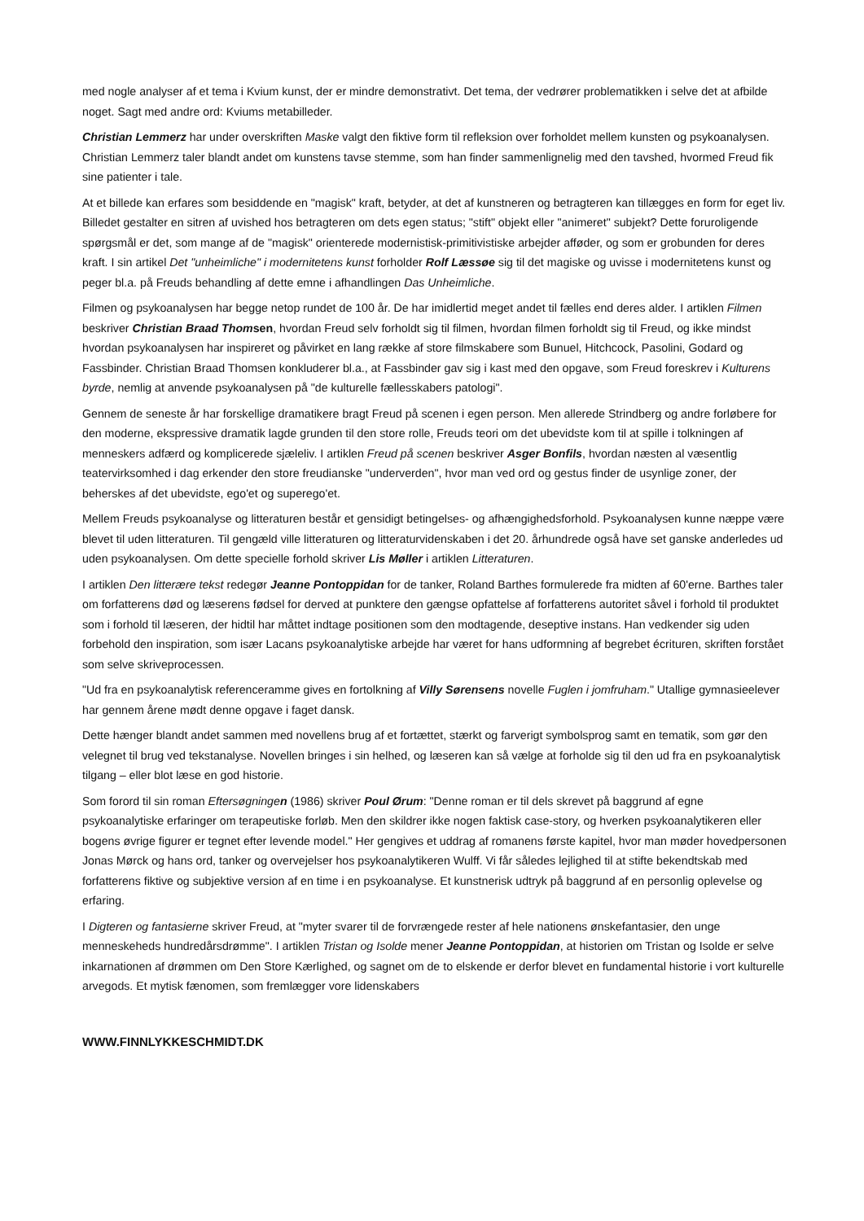med nogle analyser af et tema i Kvium kunst, der er mindre demonstrativt. Det tema, der vedrører problematikken i selve det at afbilde noget. Sagt med andre ord: Kviums metabilleder.
Christian Lemmerz har under overskriften Maske valgt den fiktive form til refleksion over forholdet mellem kunsten og psykoanalysen. Christian Lemmerz taler blandt andet om kunstens tavse stemme, som han finder sammenlignelig med den tavshed, hvormed Freud fik sine patienter i tale.
At et billede kan erfares som besiddende en "magisk" kraft, betyder, at det af kunstneren og betragteren kan tillægges en form for eget liv. Billedet gestalter en sitren af uvished hos betragteren om dets egen status; "stift" objekt eller "animeret" subjekt? Dette foruroligende spørgsmål er det, som mange af de "magisk" orienterede modernistisk-primitivistiske arbejder afføder, og som er grobunden for deres kraft. I sin artikel Det "unheimliche" i modernitetens kunst forholder Rolf Læssøe sig til det magiske og uvisse i modernitetens kunst og peger bl.a. på Freuds behandling af dette emne i afhandlingen Das Unheimliche.
Filmen og psykoanalysen har begge netop rundet de 100 år. De har imidlertid meget andet til fælles end deres alder. I artiklen Filmen beskriver Christian Braad Thomsen, hvordan Freud selv forholdt sig til filmen, hvordan filmen forholdt sig til Freud, og ikke mindst hvordan psykoanalysen har inspireret og påvirket en lang række af store filmskabere som Bunuel, Hitchcock, Pasolini, Godard og Fassbinder. Christian Braad Thomsen konkluderer bl.a., at Fassbinder gav sig i kast med den opgave, som Freud foreskrev i Kulturens byrde, nemlig at anvende psykoanalysen på "de kulturelle fællesskabers patologi".
Gennem de seneste år har forskellige dramatikere bragt Freud på scenen i egen person. Men allerede Strindberg og andre forløbere for den moderne, ekspressive dramatik lagde grunden til den store rolle, Freuds teori om det ubevidste kom til at spille i tolkningen af menneskers adfærd og komplicerede sjæleliv. I artiklen Freud på scenen beskriver Asger Bonfils, hvordan næsten al væsentlig teatervirksomhed i dag erkender den store freudianske "underverden", hvor man ved ord og gestus finder de usynlige zoner, der beherskes af det ubevidste, ego'et og superego'et.
Mellem Freuds psykoanalyse og litteraturen består et gensidigt betingelses- og afhængighedsforhold. Psykoanalysen kunne næppe være blevet til uden litteraturen. Til gengæld ville litteraturen og litteraturvidenskaben i det 20. århundrede også have set ganske anderledes ud uden psykoanalysen. Om dette specielle forhold skriver Lis Møller i artiklen Litteraturen.
I artiklen Den litterære tekst redegør Jeanne Pontoppidan for de tanker, Roland Barthes formulerede fra midten af 60'erne. Barthes taler om forfatterens død og læserens fødsel for derved at punktere den gængse opfattelse af forfatterens autoritet såvel i forhold til produktet som i forhold til læseren, der hidtil har måttet indtage positionen som den modtagende, deseptive instans. Han vedkender sig uden forbehold den inspiration, som især Lacans psykoanalytiske arbejde har været for hans udformning af begrebet écrituren, skriften forstået som selve skriveprocessen.
"Ud fra en psykoanalytisk referenceramme gives en fortolkning af Villy Sørensens novelle Fuglen i jomfruham." Utallige gymnasieelever har gennem årene mødt denne opgave i faget dansk.
Dette hænger blandt andet sammen med novellens brug af et fortættet, stærkt og farverigt symbolsprog samt en tematik, som gør den velegnet til brug ved tekstanalyse. Novellen bringes i sin helhed, og læseren kan så vælge at forholde sig til den ud fra en psykoanalytisk tilgang – eller blot læse en god historie.
Som forord til sin roman Eftersøgningen (1986) skriver Poul Ørum: "Denne roman er til dels skrevet på baggrund af egne psykoanalytiske erfaringer om terapeutiske forløb. Men den skildrer ikke nogen faktisk case-story, og hverken psykoanalytikeren eller bogens øvrige figurer er tegnet efter levende model." Her gengives et uddrag af romanens første kapitel, hvor man møder hovedpersonen Jonas Mørck og hans ord, tanker og overvejelser hos psykoanalytikeren Wulff. Vi får således lejlighed til at stifte bekendtskab med forfatterens fiktive og subjektive version af en time i en psykoanalyse. Et kunstnerisk udtryk på baggrund af en personlig oplevelse og erfaring.
I Digteren og fantasierne skriver Freud, at "myter svarer til de forvrængede rester af hele nationens ønskefantasier, den unge menneskeheds hundredårsdrømme". I artiklen Tristan og Isolde mener Jeanne Pontoppidan, at historien om Tristan og Isolde er selve inkarnationen af drømmen om Den Store Kærlighed, og sagnet om de to elskende er derfor blevet en fundamental historie i vort kulturelle arvegods. Et mytisk fænomen, som fremlægger vore lidenskabers
WWW.FINNLYKKESCHMIDT.DK